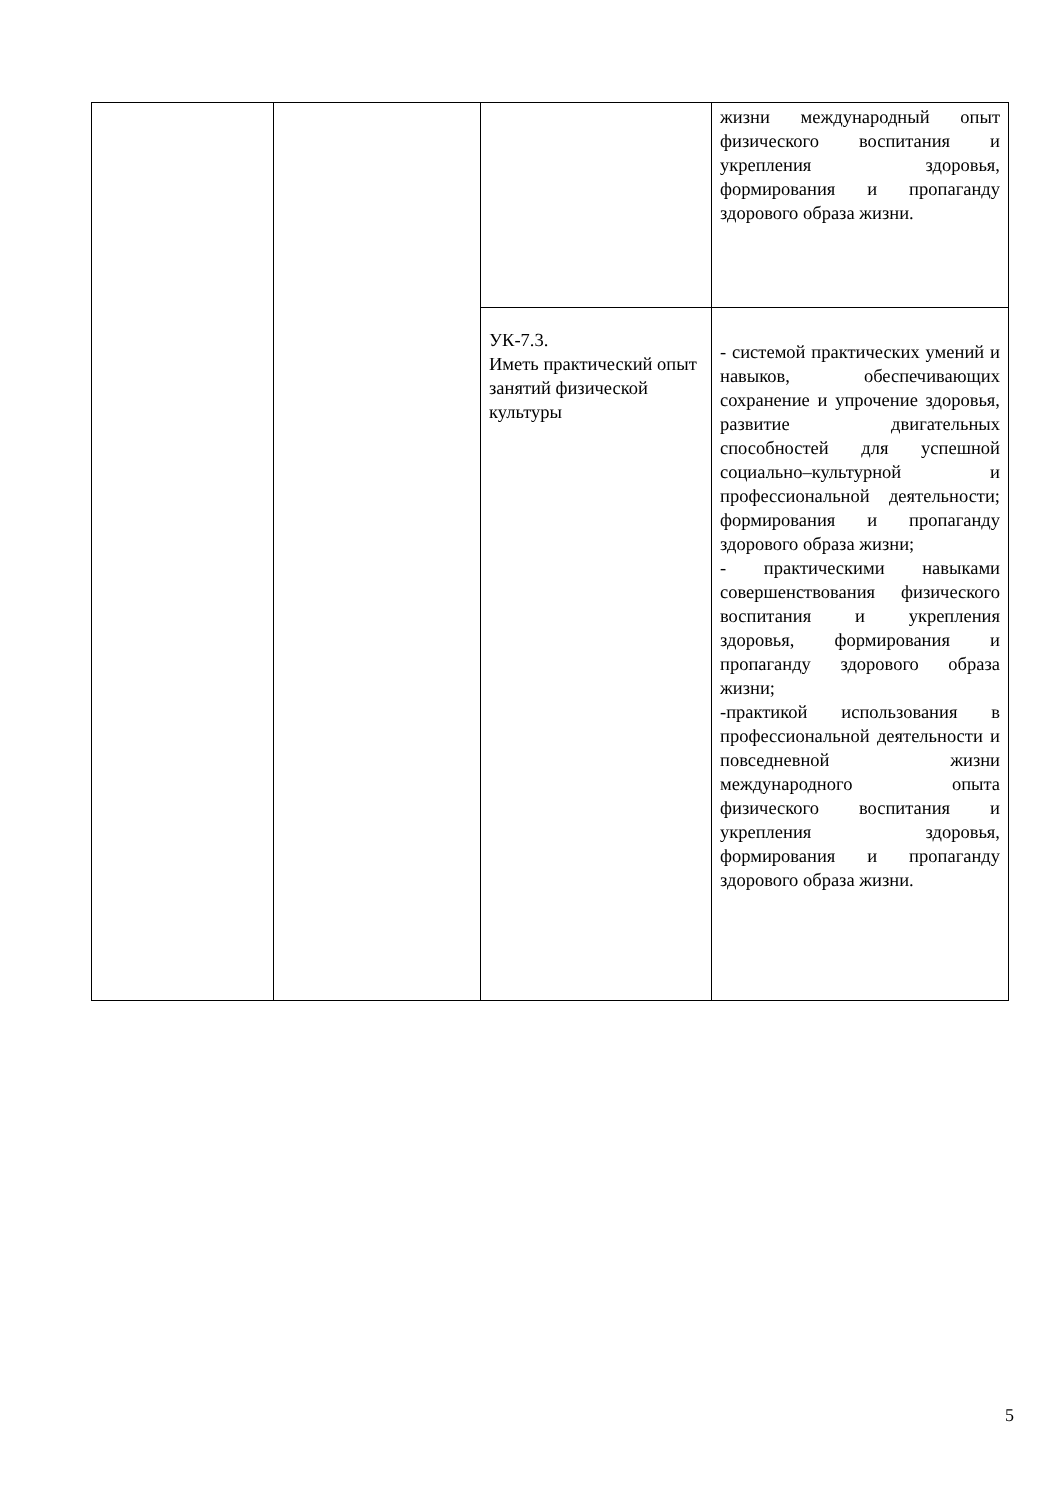| | | | жизни международный опыт физического воспитания и укрепления здоровья, формирования и пропаганду здорового образа жизни. |
| | | УК-7.3. Иметь практический опыт занятий физической культуры | - системой практических умений и навыков, обеспечивающих сохранение и упрочение здоровья, развитие двигательных способностей для успешной социально–культурной и профессиональной деятельности; формирования и пропаганду здорового образа жизни; - практическими навыками совершенствования физического воспитания и укрепления здоровья, формирования и пропаганду здорового образа жизни; -практикой использования в профессиональной деятельности и повседневной жизни международного опыта физического воспитания и укрепления здоровья, формирования и пропаганду здорового образа жизни. |
5